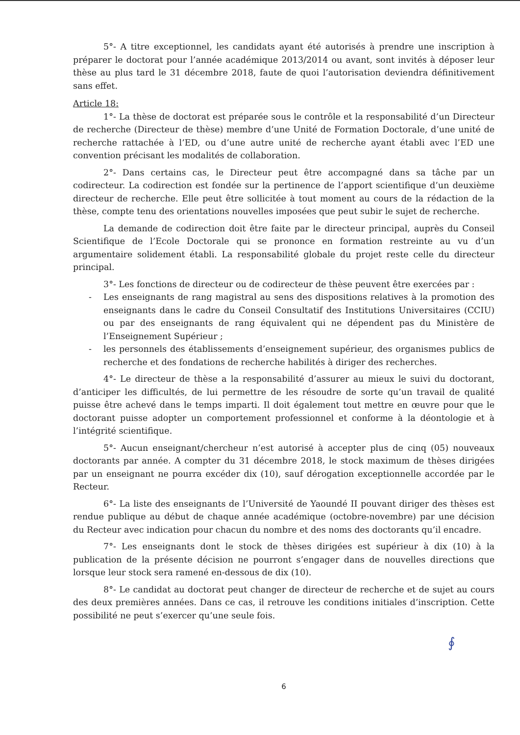5°- A titre exceptionnel, les candidats ayant été autorisés à prendre une inscription à préparer le doctorat pour l’année académique 2013/2014 ou avant, sont invités à déposer leur thèse au plus tard le 31 décembre 2018, faute de quoi l’autorisation deviendra définitivement sans effet.
Article 18:
1°- La thèse de doctorat est préparée sous le contrôle et la responsabilité d’un Directeur de recherche (Directeur de thèse) membre d’une Unité de Formation Doctorale, d’une unité de recherche rattachée à l’ED, ou d’une autre unité de recherche ayant établi avec l’ED une convention précisant les modalités de collaboration.
2°- Dans certains cas, le Directeur peut être accompagné dans sa tâche par un codirecteur. La codirection est fondée sur la pertinence de l’apport scientifique d’un deuxième directeur de recherche. Elle peut être sollicitée à tout moment au cours de la rédaction de la thèse, compte tenu des orientations nouvelles imposées que peut subir le sujet de recherche.
La demande de codirection doit être faite par le directeur principal, auprès du Conseil Scientifique de l’Ecole Doctorale qui se prononce en formation restreinte au vu d’un argumentaire solidement établi. La responsabilité globale du projet reste celle du directeur principal.
3°- Les fonctions de directeur ou de codirecteur de thèse peuvent être exercées par :
- Les enseignants de rang magistral au sens des dispositions relatives à la promotion des enseignants dans le cadre du Conseil Consultatif des Institutions Universitaires (CCIU) ou par des enseignants de rang équivalent qui ne dépendent pas du Ministère de l’Enseignement Supérieur ;
- les personnels des établissements d’enseignement supérieur, des organismes publics de recherche et des fondations de recherche habilités à diriger des recherches.
4°- Le directeur de thèse a la responsabilité d’assurer au mieux le suivi du doctorant, d’anticiper les difficultés, de lui permettre de les résoudre de sorte qu’un travail de qualité puisse être achevé dans le temps imparti. Il doit également tout mettre en œuvre pour que le doctorant puisse adopter un comportement professionnel et conforme à la déontologie et à l’intégrité scientifique.
5°- Aucun enseignant/chercheur n’est autorisé à accepter plus de cinq (05) nouveaux doctorants par année. A compter du 31 décembre 2018, le stock maximum de thèses dirigées par un enseignant ne pourra excéder dix (10), sauf dérogation exceptionnelle accordée par le Recteur.
6°- La liste des enseignants de l’Université de Yaoundé II pouvant diriger des thèses est rendue publique au début de chaque année académique (octobre-novembre) par une décision du Recteur avec indication pour chacun du nombre et des noms des doctorants qu’il encadre.
7°- Les enseignants dont le stock de thèses dirigées est supérieur à dix (10) à la publication de la présente décision ne pourront s’engager dans de nouvelles directions que lorsque leur stock sera ramené en-dessous de dix (10).
8°- Le candidat au doctorat peut changer de directeur de recherche et de sujet au cours des deux premières années. Dans ce cas, il retrouve les conditions initiales d’inscription. Cette possibilité ne peut s’exercer qu’une seule fois.
∮
6